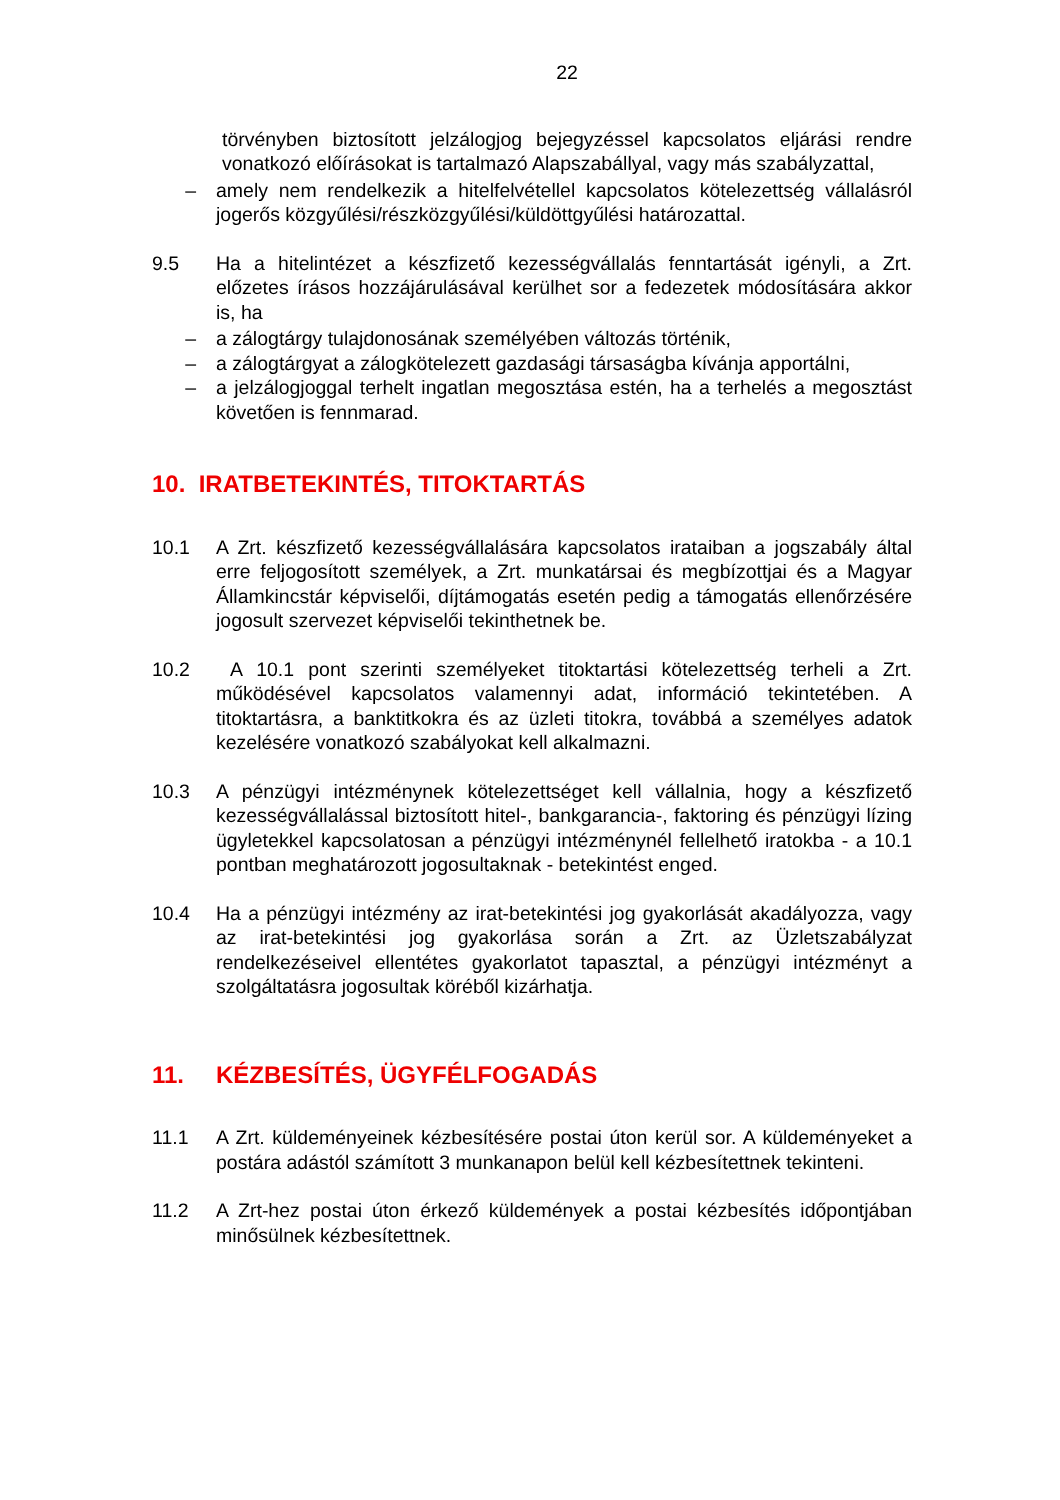22
törvényben biztosított jelzálogjog bejegyzéssel kapcsolatos eljárási rendre vonatkozó előírásokat is tartalmazó Alapszabállyal, vagy más szabályzattal,
– amely nem rendelkezik a hitelfelvétellel kapcsolatos kötelezettség vállalásról jogerős közgyűlési/részközgyűlési/küldöttgyűlési határozattal.
9.5 Ha a hitelintézet a készfizető kezességvállalás fenntartását igényli, a Zrt. előzetes írásos hozzájárulásával kerülhet sor a fedezetek módosítására akkor is, ha
– a zálogtárgy tulajdonosának személyében változás történik,
– a zálogtárgyat a zálogkötelezett gazdasági társaságba kívánja apportálni,
– a jelzálogjoggal terhelt ingatlan megosztása estén, ha a terhelés a megosztást követően is fennmarad.
10. IRATBETEKINTÉS, TITOKTARTÁS
10.1 A Zrt. készfizető kezességvállalására kapcsolatos irataiban a jogszabály által erre feljogosított személyek, a Zrt. munkatársai és megbízottjai és a Magyar Államkincstár képviselői, díjtámogatás esetén pedig a támogatás ellenőrzésére jogosult szervezet képviselői tekinthetnek be.
10.2 A 10.1 pont szerinti személyeket titoktartási kötelezettség terheli a Zrt. működésével kapcsolatos valamennyi adat, információ tekintetében. A titoktartásra, a banktitkokra és az üzleti titokra, továbbá a személyes adatok kezelésére vonatkozó szabályokat kell alkalmazni.
10.3 A pénzügyi intézménynek kötelezettséget kell vállalnia, hogy a készfizető kezességvállalással biztosított hitel-, bankgarancia-, faktoring és pénzügyi lízing ügyletekkel kapcsolatosan a pénzügyi intézménynél fellelhető iratokba - a 10.1 pontban meghatározott jogosultaknak - betekintést enged.
10.4 Ha a pénzügyi intézmény az irat-betekintési jog gyakorlását akadályozza, vagy az irat-betekintési jog gyakorlása során a Zrt. az Üzletszabályzat rendelkezéseivel ellentétes gyakorlatot tapasztal, a pénzügyi intézményt a szolgáltatásra jogosultak köréből kizárhatja.
11. KÉZBESÍTÉS, ÜGYFÉLFOGADÁS
11.1 A Zrt. küldeményeinek kézbesítésére postai úton kerül sor. A küldeményeket a postára adástól számított 3 munkanapon belül kell kézbesítettnek tekinteni.
11.2 A Zrt-hez postai úton érkező küldemények a postai kézbesítés időpontjában minősülnek kézbesítettnek.